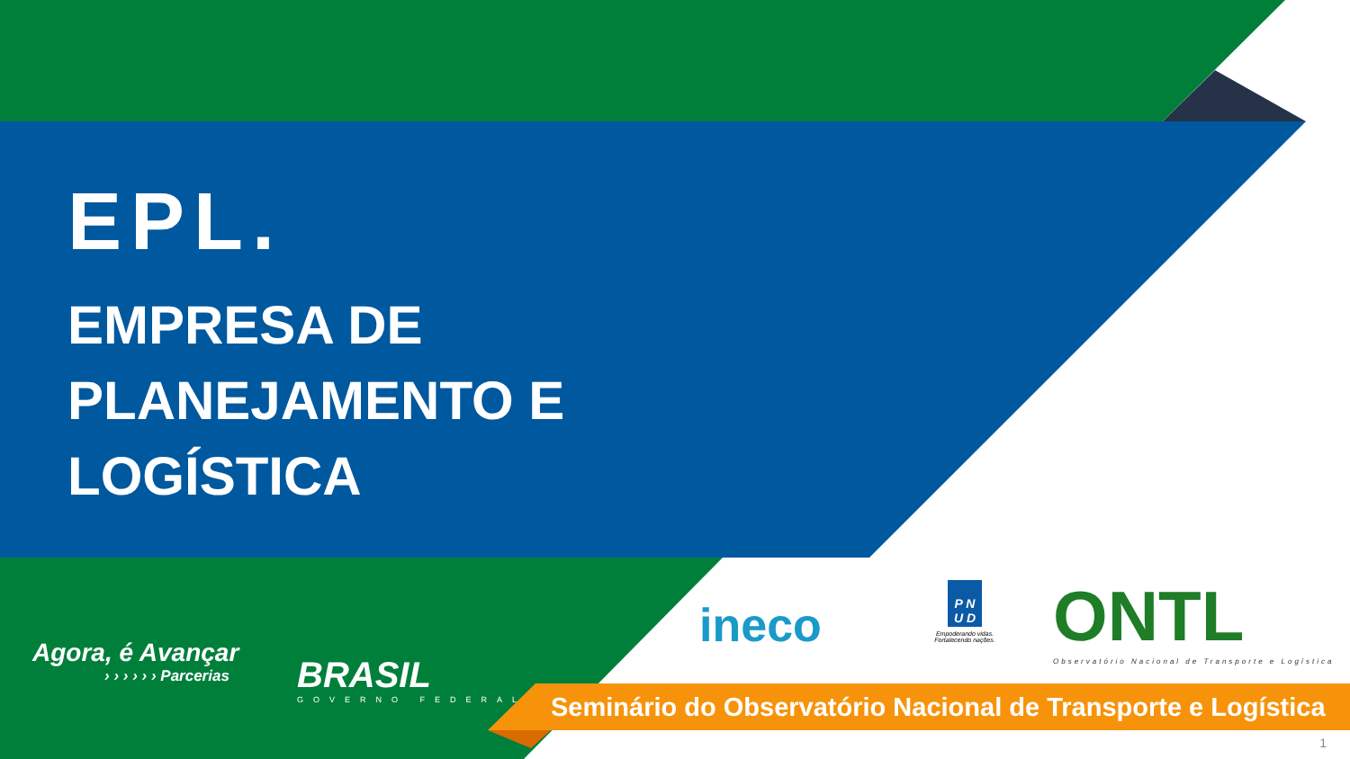EPL.
EMPRESA DE
PLANEJAMENTO E
LOGÍSTICA
Agora, é Avançar
› › › › › › Parcerias
BRASIL
GOVERNO FEDERAL
ineco
P N
U D
Empoderando vidas.
Fortalecendo nações.
ONTL
Observatório Nacional de Transporte e Logística
Seminário do Observatório Nacional de Transporte e Logística
1